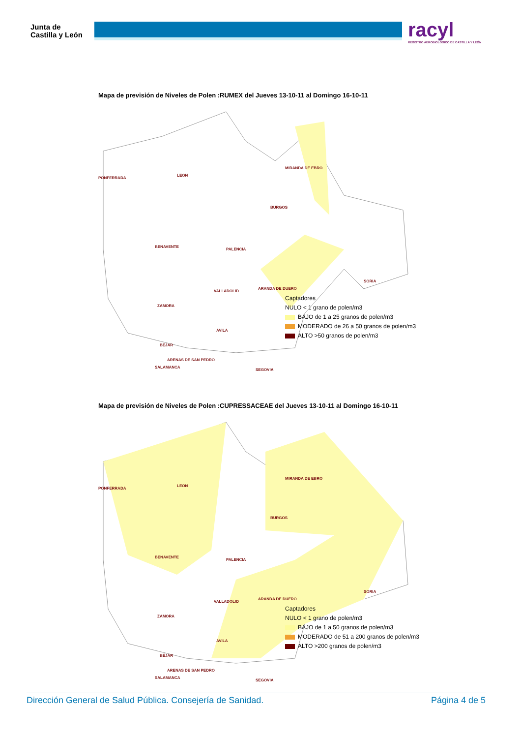Junta de
Castilla y León
racyl
REGISTRO AEROBIOLÓGICO DE CASTILLA Y LEÓN
Mapa de previsión de Niveles de Polen :RUMEX del Jueves 13-10-11 al Domingo 16-10-11
PONFERRADA
LEON
MIRANDA DE EBRO
BURGOS
BENAVENTE
PALENCIA
SORIA
VALLADOLID
ARANDA DE DUERO
ZAMORA
SALAMANCA
SEGOVIA
Captadores
NULO < 1 grano de polen/m3
BAJO de 1 a 25 granos de polen/m3
MODERADO de 26 a 50 granos de polen/m3
ALTO >50 granos de polen/m3
AVILA
BÉJAR
ARENAS DE SAN PEDRO
Mapa de previsión de Niveles de Polen :CUPRESSACEAE del Jueves 13-10-11 al Domingo 16-10-11
PONFERRADA
LEON
MIRANDA DE EBRO
BURGOS
BENAVENTE
PALENCIA
SORIA
VALLADOLID
ARANDA DE DUERO
ZAMORA
SALAMANCA
SEGOVIA
Captadores
NULO < 1 grano de polen/m3
BAJO de 1 a 50 granos de polen/m3
MODERADO de 51 a 200 granos de polen/m3
ALTO >200 granos de polen/m3
AVILA
BÉJAR
ARENAS DE SAN PEDRO
Dirección General de Salud Pública. Consejería de Sanidad. Página 4 de 5